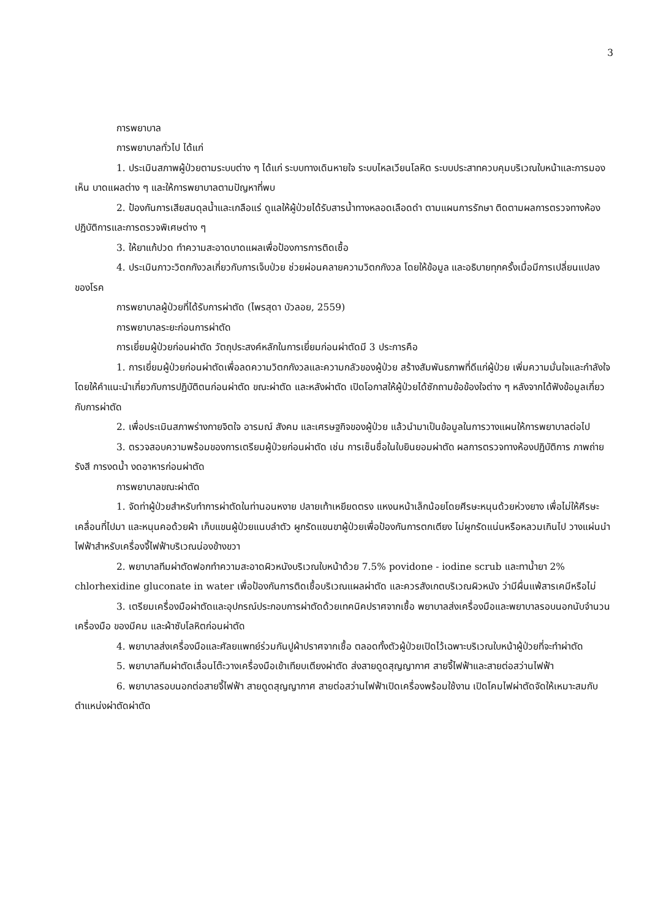3
การพยาบาล
การพยาบาลทั่วไป ได้แก่
1. ประเมินสภาพผู้ป่วยตามระบบต่าง ๆ ได้แก่ ระบบทางเดินหายใจ ระบบไหลเวียนโลหิต ระบบประสาทควบคุมบริเวณใบหน้าและการมองเห็น บาดแผลต่าง ๆ และให้การพยาบาลตามปัญหาที่พบ
2. ป้องกันการเสียสมดุลน้ำและเกลือแร่ ดูแลให้ผู้ป่วยได้รับสารน้ำทางหลอดเลือดดำ ตามแผนการรักษา ติดตามผลการตรวจทางห้องปฏิบัติการและการตรวจพิเศษต่าง ๆ
3. ให้ยาแก้ปวด ทำความสะอาดบาดแผลเพื่อป้องการการติดเชื้อ
4. ประเมินภาวะวิตกกังวลเกี่ยวกับการเจ็บป่วย ช่วยผ่อนคลายความวิตกกังวล โดยให้ข้อมูล และอธิบายทุกครั้งเมื่อมีการเปลี่ยนแปลงของโรค
การพยาบาลผู้ป่วยที่ได้รับการผ่าตัด (ไพรสุดา บัวลอย, 2559)
การพยาบาลระยะก่อนการผ่าตัด
การเยี่ยมผู้ป่วยก่อนผ่าตัด วัตถุประสงค์หลักในการเยี่ยมก่อนผ่าตัดมี 3 ประการคือ
1. การเยี่ยมผู้ป่วยก่อนผ่าตัดเพื่อลดความวิตกกังวลและความกลัวของผู้ป่วย สร้างสัมพันธภาพที่ดีแก่ผู้ป่วย เพิ่มความมั่นใจและกำลังใจ โดยให้คำแนะนำเกี่ยวกับการปฏิบัติตนก่อนผ่าตัด ขณะผ่าตัด และหลังผ่าตัด เปิดโอกาสให้ผู้ป่วยได้ซักถามข้อข้องใจต่าง ๆ หลังจากได้ฟังข้อมูลเกี่ยวกับการผ่าตัด
2. เพื่อประเมินสภาพร่างกายจิตใจ อารมณ์ สังคม และเศรษฐกิจของผู้ป่วย แล้วนำมาเป็นข้อมูลในการวางแผนให้การพยาบาลต่อไป
3. ตรวจสอบความพร้อมของการเตรียมผู้ป่วยก่อนผ่าตัด เช่น การเซ็นชื่อในใบยินยอมผ่าตัด ผลการตรวจทางห้องปฏิบัติการ ภาพถ่ายรังสี การงดน้ำ งดอาหารก่อนผ่าตัด
การพยาบาลขณะผ่าตัด
1. จัดท่าผู้ป่วยสำหรับทำการผ่าตัดในท่านอนหงาย ปลายเท้าเหยียดตรง แหงนหน้าเล็กน้อยโดยศีรษะหนุนด้วยห่วงยาง เพื่อไม่ให้ศีรษะเคลื่อนที่ไปมา และหนุนคอด้วยผ้า เก็บแขนผู้ป่วยแนบลำตัว ผูกรัดแขนขาผู้ป่วยเพื่อป้องกันการตกเตียง ไม่ผูกรัดแน่นหรือหลวมเกินไป วางแผ่นนำไฟฟ้าสำหรับเครื่องจี้ไฟฟ้าบริเวณน่องข้างขวา
2. พยาบาลทีมผ่าตัดฟอกทำความสะอาดผิวหนังบริเวณใบหน้าด้วย 7.5% povidone - iodine scrub และทาน้ำยา 2% chlorhexidine gluconate in water เพื่อป้องกันการติดเชื้อบริเวณแผลผ่าตัด และควรสังเกตบริเวณผิวหนัง ว่ามีผื่นแพ้สารเคมีหรือไม่
3. เตรียมเครื่องมือผ่าตัดและอุปกรณ์ประกอบการผ่าตัดด้วยเทคนิคปราศจากเชื้อ พยาบาลส่งเครื่องมือและพยาบาลรอบนอกนับจำนวนเครื่องมือ ของมีคม และผ้าซับโลหิตก่อนผ่าตัด
4. พยาบาลส่งเครื่องมือและศัลยแพทย์ร่วมกันปูผ้าปราศจากเชื้อ ตลอดทั้งตัวผู้ป่วยเปิดไว้เฉพาะบริเวณใบหน้าผู้ป่วยที่จะทำผ่าตัด
5. พยาบาลทีมผ่าตัดเลื่อนโต๊ะวางเครื่องมือเข้าเทียบเตียงผ่าตัด ส่งสายดูดสุญญากาศ สายจี้ไฟฟ้าและสายต่อสว่านไฟฟ้า
6. พยาบาลรอบนอกต่อสายจี้ไฟฟ้า สายดูดสุญญากาศ สายต่อสว่านไฟฟ้าเปิดเครื่องพร้อมใช้งาน เปิดโคมไฟผ่าตัดจัดให้เหมาะสมกับตำแหน่งผ่าตัดผ่าตัด